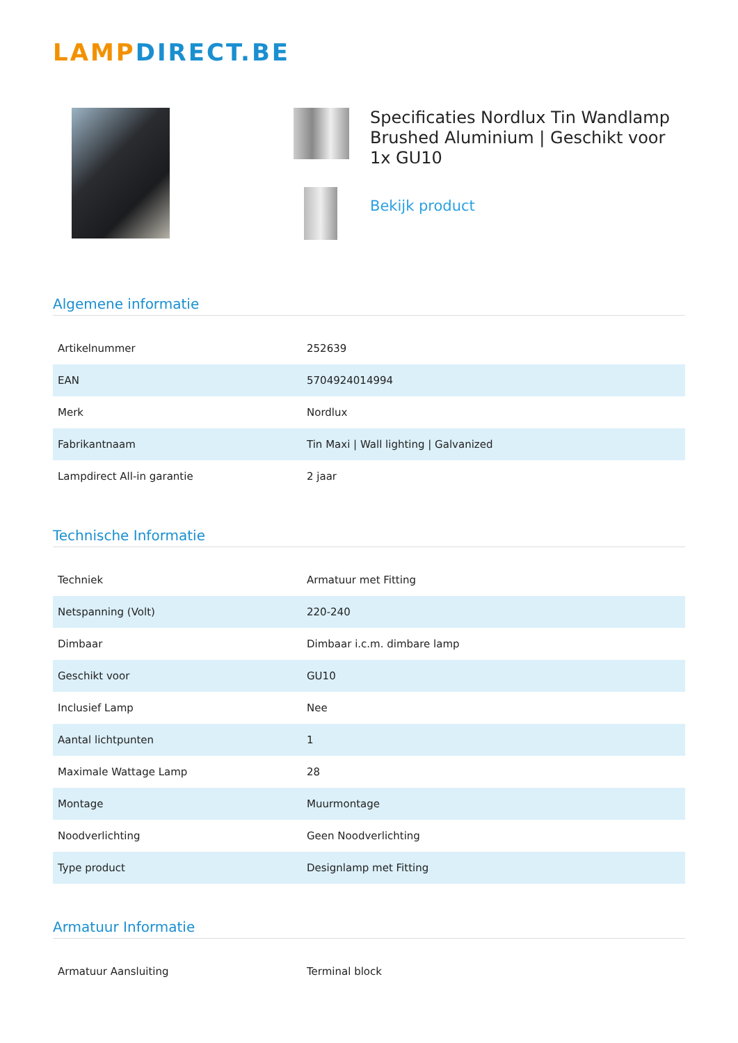LAMP DIRECT.BE
Specificaties Nordlux Tin Wandlamp Brushed Aluminium | Geschikt voor 1x GU10
Bekijk product
Algemene informatie
| Artikelnummer | 252639 |
| EAN | 5704924014994 |
| Merk | Nordlux |
| Fabrikantnaam | Tin Maxi / Wall lighting / Galvanized |
| Lampdirect All-in garantie | 2 jaar |
Technische Informatie
| Techniek | Armatuur met Fitting |
| Netspanning (Volt) | 220-240 |
| Dimbaar | Dimbaar i.c.m. dimbare lamp |
| Geschikt voor | GU10 |
| Inclusief Lamp | Nee |
| Aantal lichtpunten | 1 |
| Maximale Wattage Lamp | 28 |
| Montage | Muurmontage |
| Noodverlichting | Geen Noodverlichting |
| Type product | Designlamp met Fitting |
Armatuur Informatie
| Armatuur Aansluiting | Terminal block |